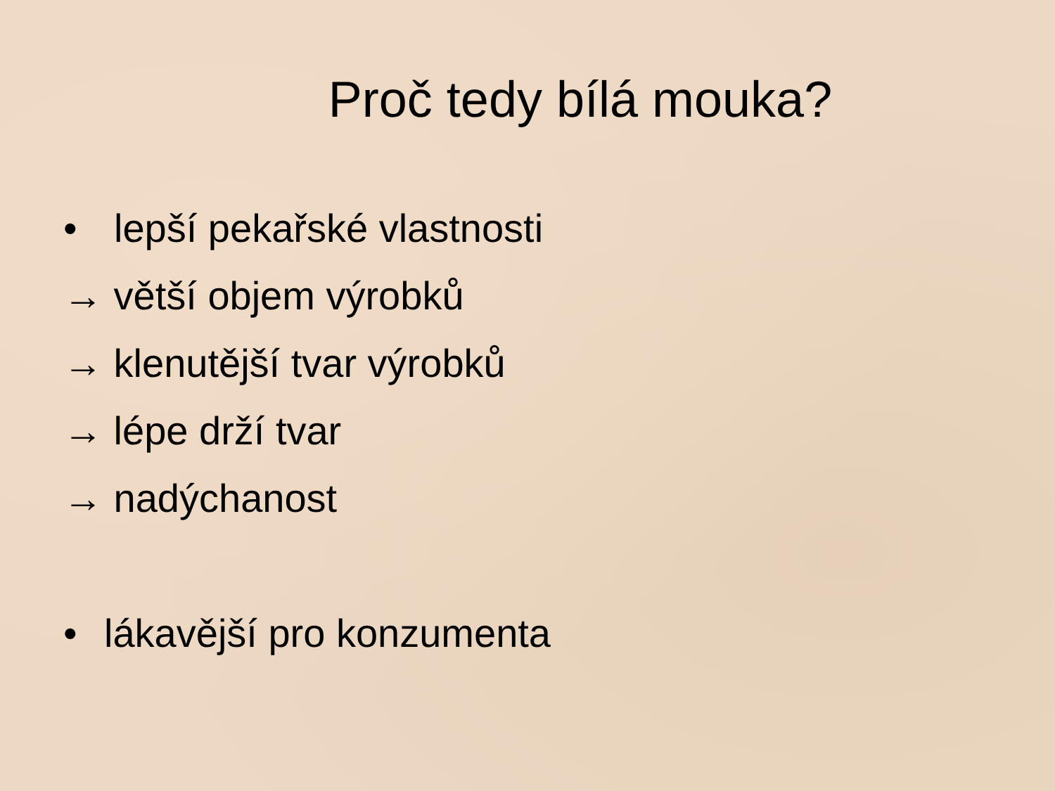Proč tedy bílá mouka?
• lepší pekařské vlastnosti
→ větší objem výrobků
→ klenutější tvar výrobků
→ lépe drží tvar
→ nadýchanost
• lákavější pro konzumenta